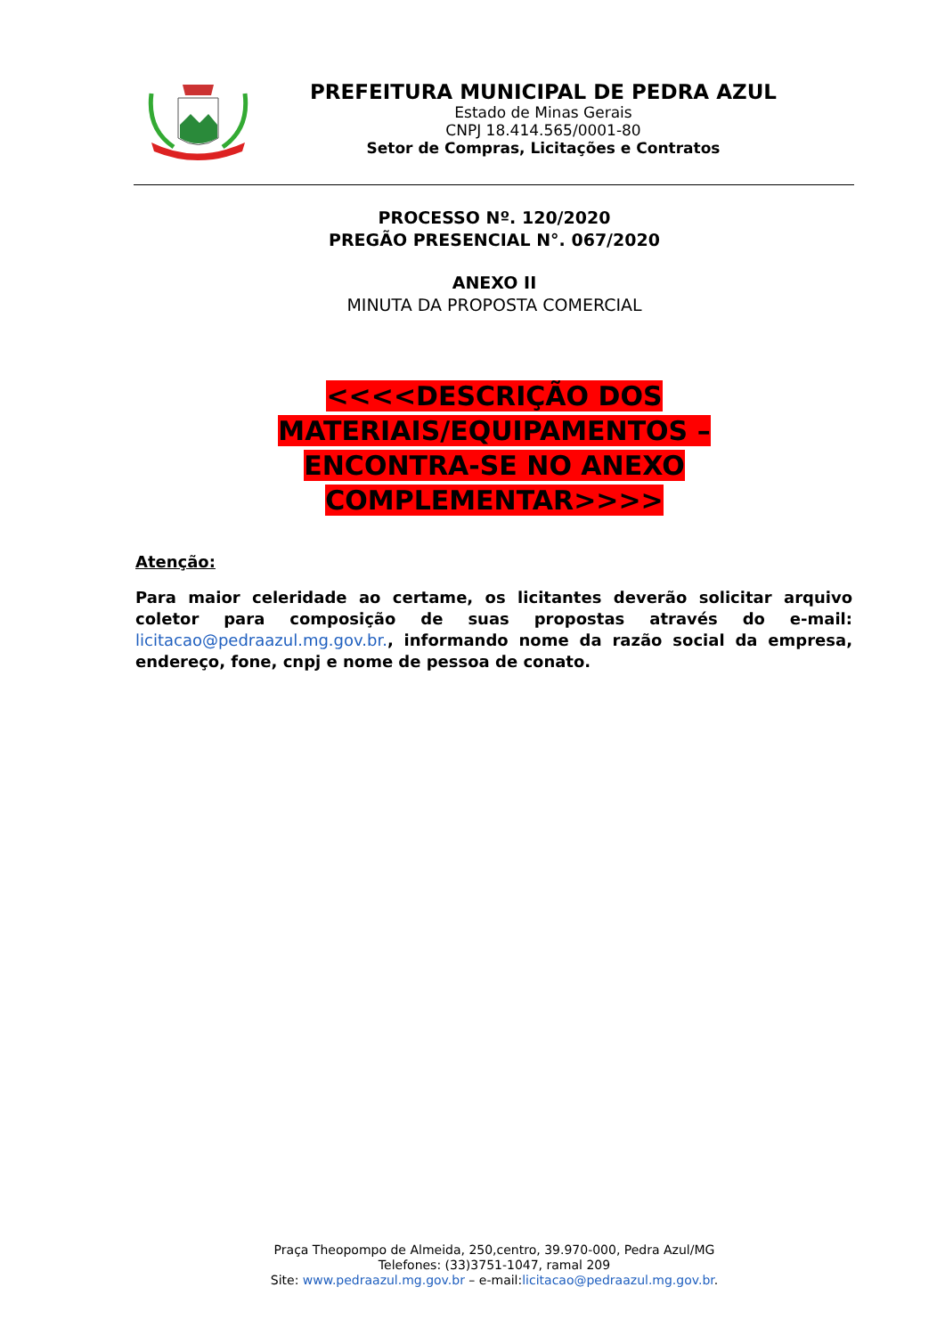PREFEITURA MUNICIPAL DE PEDRA AZUL
Estado de Minas Gerais
CNPJ 18.414.565/0001-80
Setor de Compras, Licitações e Contratos
PROCESSO Nº. 120/2020
PREGÃO PRESENCIAL N°. 067/2020
ANEXO II
MINUTA DA PROPOSTA COMERCIAL
<<<<DESCRIÇÃO DOS MATERIAIS/EQUIPAMENTOS –
ENCONTRA-SE NO ANEXO COMPLEMENTAR>>>>
Atenção:
Para maior celeridade ao certame, os licitantes deverão solicitar arquivo coletor para composição de suas propostas através do e-mail: licitacao@pedraazul.mg.gov.br., informando nome da razão social da empresa, endereço, fone, cnpj e nome de pessoa de conato.
Praça Theopompo de Almeida, 250,centro, 39.970-000, Pedra Azul/MG
Telefones: (33)3751-1047, ramal 209
Site: www.pedraazul.mg.gov.br – e-mail:licitacao@pedraazul.mg.gov.br.